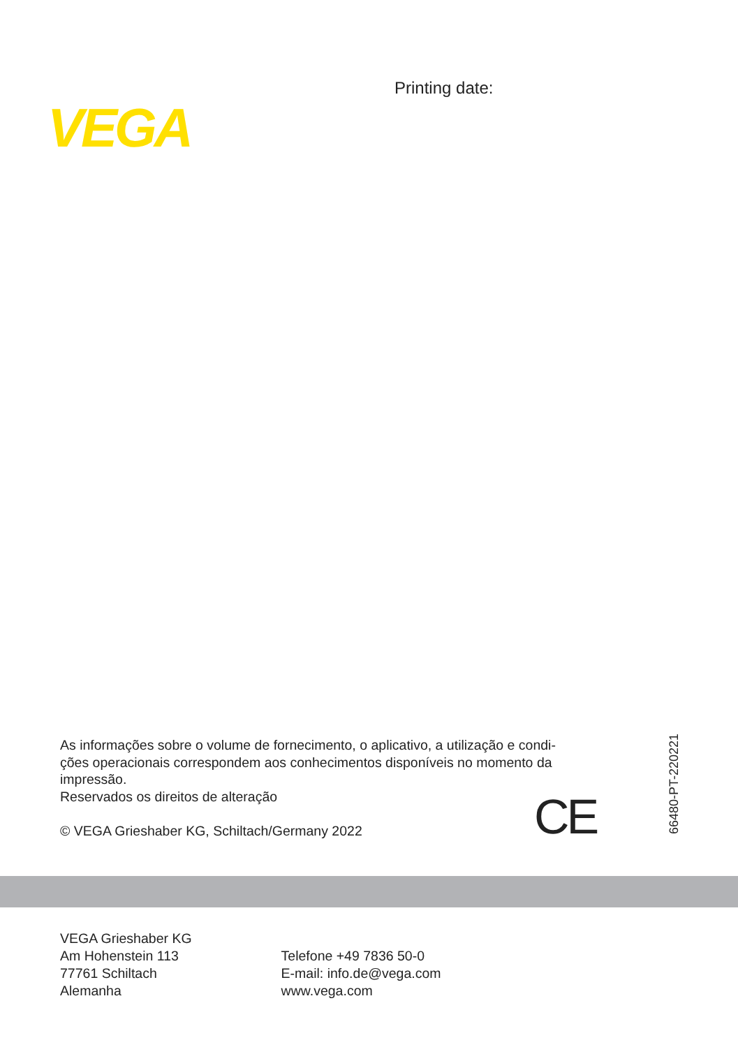VEGA
Printing date:
As informações sobre o volume de fornecimento, o aplicativo, a utilização e condi-
ções operacionais correspondem aos conhecimentos disponíveis no momento da
impressão.
Reservados os direitos de alteração
© VEGA Grieshaber KG, Schiltach/Germany 2022
CE
66480-PT-220221
VEGA Grieshaber KG
Am Hohenstein 113
77761 Schiltach
Alemanha
Telefone +49 7836 50-0
E-mail: info.de@vega.com
www.vega.com